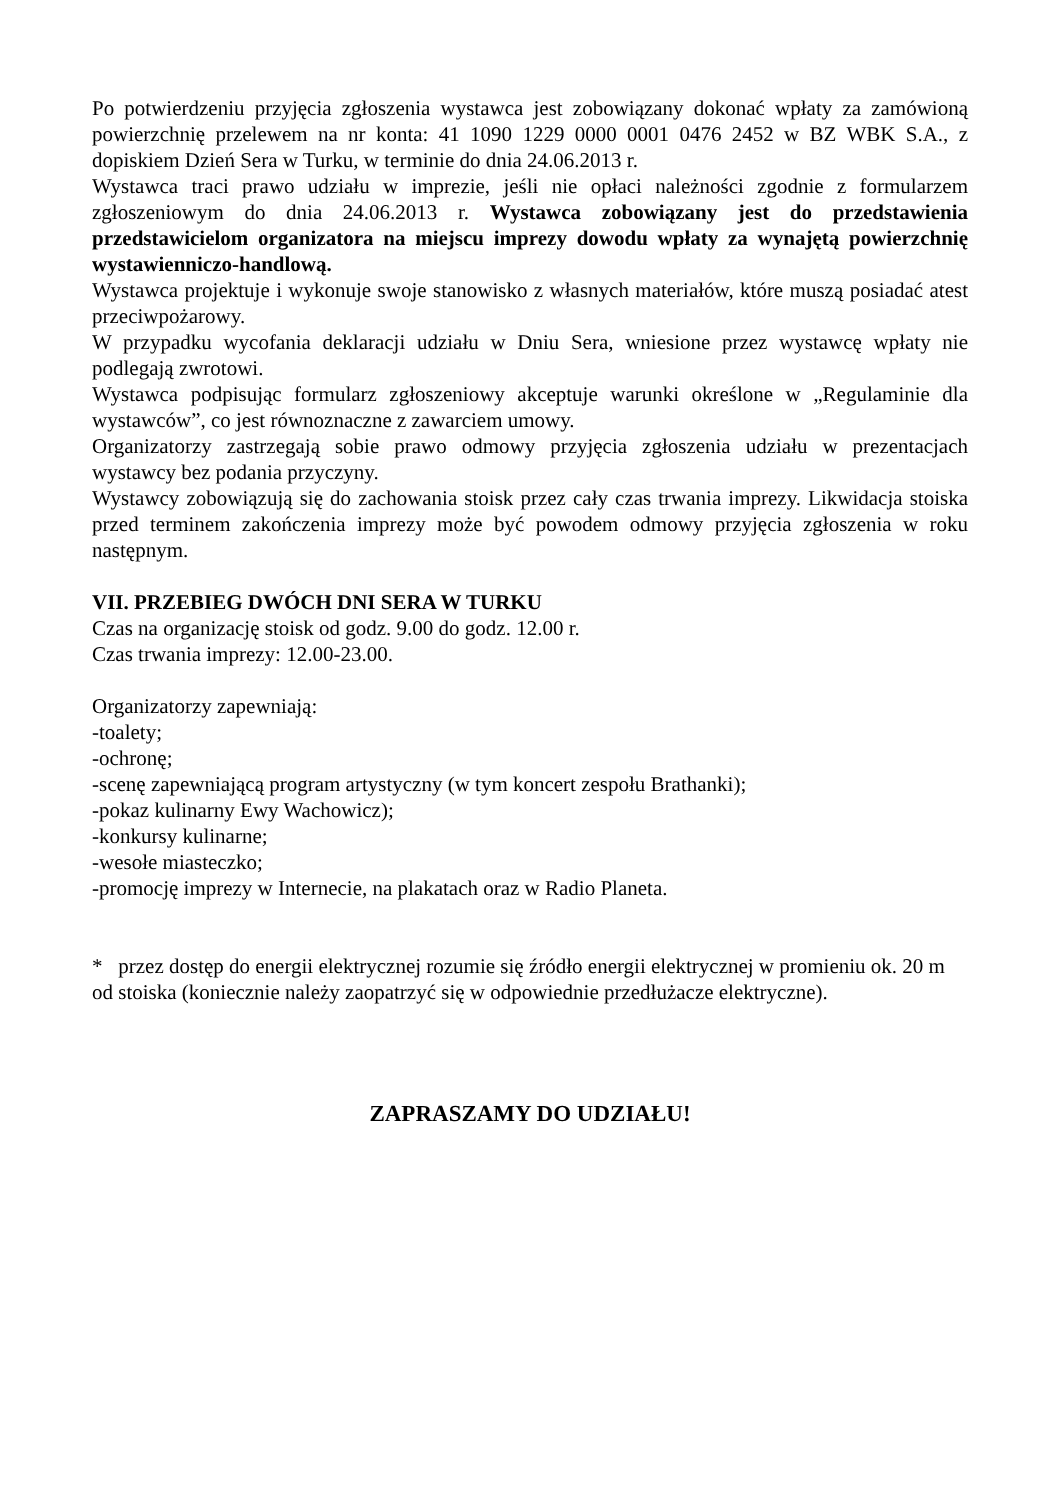Po potwierdzeniu przyjęcia zgłoszenia wystawca jest zobowiązany dokonać wpłaty za zamówioną powierzchnię przelewem na nr konta: 41 1090 1229 0000 0001 0476 2452 w BZ WBK S.A., z dopiskiem Dzień Sera w Turku, w terminie do dnia 24.06.2013 r.
Wystawca traci prawo udziału w imprezie, jeśli nie opłaci należności zgodnie z formularzem zgłoszeniowym do dnia 24.06.2013 r. Wystawca zobowiązany jest do przedstawienia przedstawicielom organizatora na miejscu imprezy dowodu wpłaty za wynajętą powierzchnię wystawienniczo-handlową.
Wystawca projektuje i wykonuje swoje stanowisko z własnych materiałów, które muszą posiadać atest przeciwpożarowy.
W przypadku wycofania deklaracji udziału w Dniu Sera, wniesione przez wystawcę wpłaty nie podlegają zwrotowi.
Wystawca podpisując formularz zgłoszeniowy akceptuje warunki określone w „Regulaminie dla wystawców”, co jest równoznaczne z zawarciem umowy.
Organizatorzy zastrzegają sobie prawo odmowy przyjęcia zgłoszenia udziału w prezentacjach wystawcy bez podania przyczyny.
Wystawcy zobowiązują się do zachowania stoisk przez cały czas trwania imprezy. Likwidacja stoiska przed terminem zakończenia imprezy może być powodem odmowy przyjęcia zgłoszenia w roku następnym.
VII. PRZEBIEG DWÓCH DNI SERA W TURKU
Czas na organizację stoisk od godz. 9.00 do godz. 12.00 r.
Czas trwania imprezy: 12.00-23.00.
Organizatorzy zapewniają:
-toalety;
-ochronę;
-scenę zapewniającą program artystyczny (w tym koncert zespołu Brathanki);
-pokaz kulinarny Ewy Wachowicz);
-konkursy kulinarne;
-wesołe miasteczko;
-promocję imprezy w Internecie, na plakatach oraz w Radio Planeta.
* przez dostęp do energii elektrycznej rozumie się źródło energii elektrycznej w promieniu ok. 20 m od stoiska (koniecznie należy zaopatrzyć się w odpowiednie przedłużacze elektryczne).
ZAPRASZAMY DO UDZIAŁU!